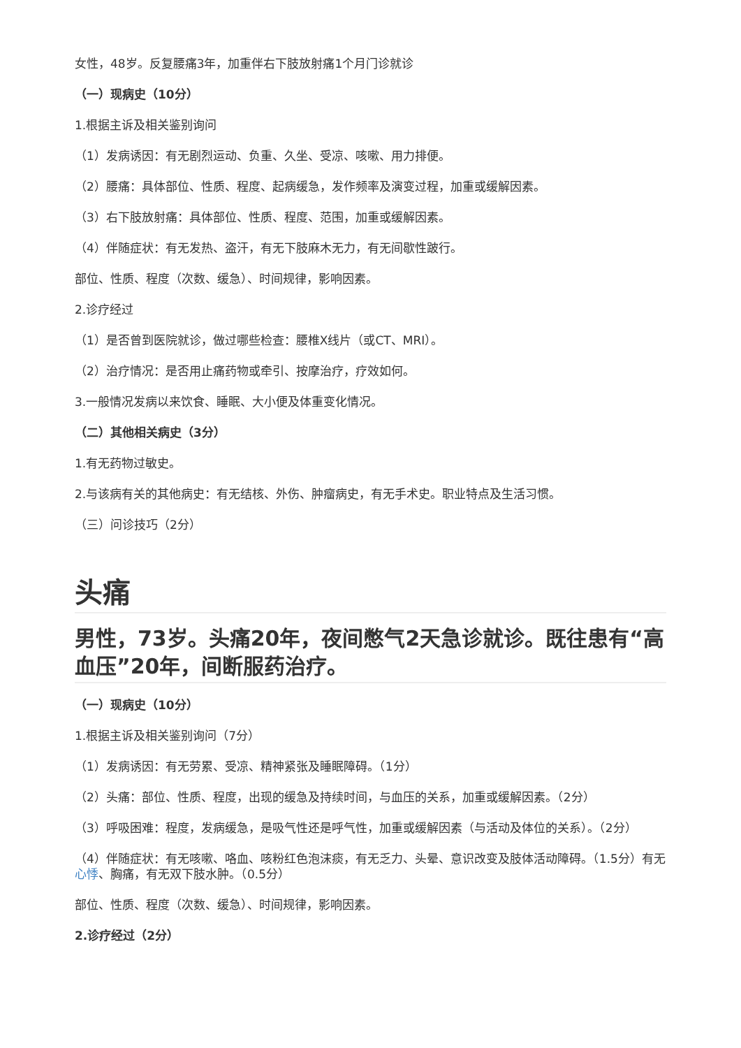女性，48岁。反复腰痛3年，加重伴右下肢放射痛1个月门诊就诊
（一）现病史（10分）
1.根据主诉及相关鉴别询问
（1）发病诱因：有无剧烈运动、负重、久坐、受凉、咳嗽、用力排便。
（2）腰痛：具体部位、性质、程度、起病缓急，发作频率及演变过程，加重或缓解因素。
（3）右下肢放射痛：具体部位、性质、程度、范围，加重或缓解因素。
（4）伴随症状：有无发热、盗汗，有无下肢麻木无力，有无间歇性跛行。
部位、性质、程度（次数、缓急）、时间规律，影响因素。
2.诊疗经过
（1）是否曾到医院就诊，做过哪些检查：腰椎X线片（或CT、MRI）。
（2）治疗情况：是否用止痛药物或牵引、按摩治疗，疗效如何。
3.一般情况发病以来饮食、睡眠、大小便及体重变化情况。
（二）其他相关病史（3分）
1.有无药物过敏史。
2.与该病有关的其他病史：有无结核、外伤、肿瘤病史，有无手术史。职业特点及生活习惯。
（三）问诊技巧（2分）
头痛
男性，73岁。头痛20年，夜间憋气2天急诊就诊。既往患有“高血压”20年，间断服药治疗。
（一）现病史（10分）
1.根据主诉及相关鉴别询问（7分）
（1）发病诱因：有无劳累、受凉、精神紧张及睡眠障碍。（1分）
（2）头痛：部位、性质、程度，出现的缓急及持续时间，与血压的关系，加重或缓解因素。（2分）
（3）呼吸困难：程度，发病缓急，是吸气性还是呼气性，加重或缓解因素（与活动及体位的关系）。（2分）
（4）伴随症状：有无咳嗽、咯血、咳粉红色泡沫痰，有无乏力、头晕、意识改变及肢体活动障碍。（1.5分）有无心悸、胸痛，有无双下肢水肿。（0.5分）
部位、性质、程度（次数、缓急）、时间规律，影响因素。
2.诊疗经过（2分）